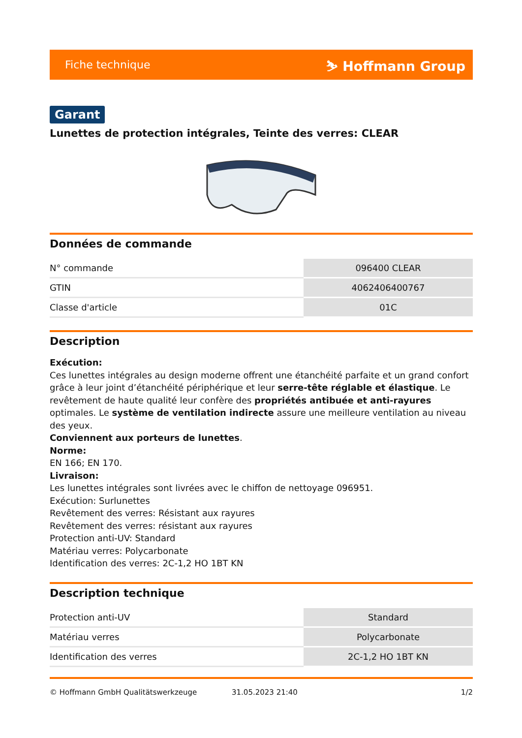Fiche technique ⛷ Hoffmann Group
Garant
Lunettes de protection intégrales, Teinte des verres: CLEAR
Données de commande
| N° commande | 096400 CLEAR |
| GTIN | 4062406400767 |
| Classe d'article | 01C |
Description
Exécution:
Ces lunettes intégrales au design moderne offrent une étanchéité parfaite et un grand confort grâce à leur joint d’étanchéité périphérique et leur serre-tête réglable et élastique. Le revêtement de haute qualité leur confère des propriétés antibuée et anti-rayures optimales. Le système de ventilation indirecte assure une meilleure ventilation au niveau des yeux.
Conviennent aux porteurs de lunettes.
Norme:
EN 166; EN 170.
Livraison:
Les lunettes intégrales sont livrées avec le chiffon de nettoyage 096951.
Exécution: Surlunettes
Revêtement des verres: Résistant aux rayures
Revêtement des verres: résistant aux rayures
Protection anti-UV: Standard
Matériau verres: Polycarbonate
Identification des verres: 2C-1,2 HO 1BT KN
Description technique
| Protection anti-UV | Standard |
| Matériau verres | Polycarbonate |
| Identification des verres | 2C-1,2 HO 1BT KN |
© Hoffmann GmbH Qualitätswerkzeuge 31.05.2023 21:40 1/2